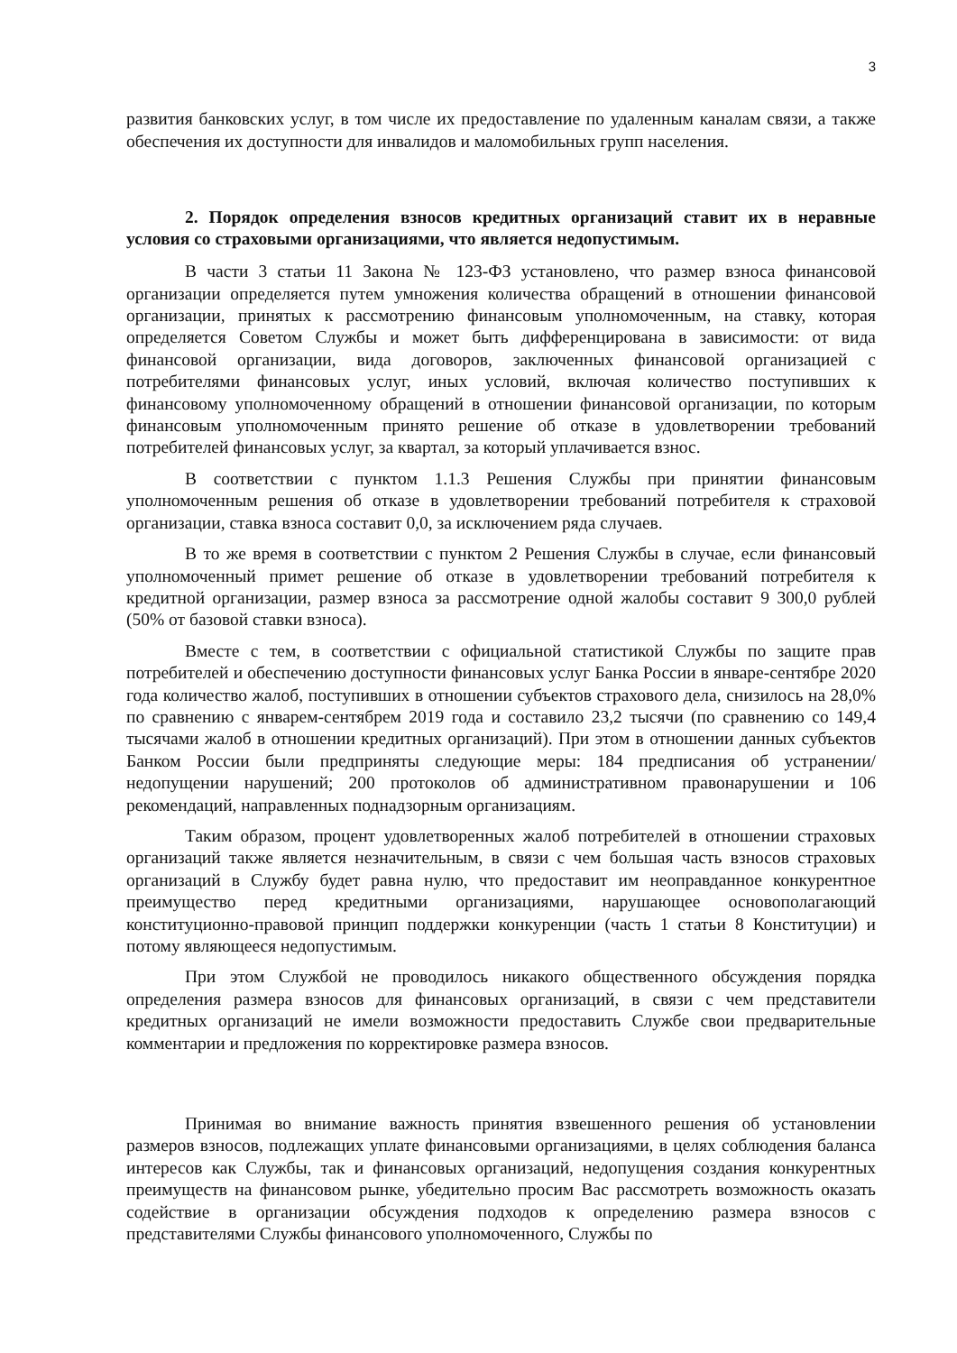3
развития банковских услуг, в том числе их предоставление по удаленным каналам связи, а также обеспечения их доступности для инвалидов и маломобильных групп населения.
2. Порядок определения взносов кредитных организаций ставит их в неравные условия со страховыми организациями, что является недопустимым.
В части 3 статьи 11 Закона № 123-ФЗ установлено, что размер взноса финансовой организации определяется путем умножения количества обращений в отношении финансовой организации, принятых к рассмотрению финансовым уполномоченным, на ставку, которая определяется Советом Службы и может быть дифференцирована в зависимости: от вида финансовой организации, вида договоров, заключенных финансовой организацией с потребителями финансовых услуг, иных условий, включая количество поступивших к финансовому уполномоченному обращений в отношении финансовой организации, по которым финансовым уполномоченным принято решение об отказе в удовлетворении требований потребителей финансовых услуг, за квартал, за который уплачивается взнос.
В соответствии с пунктом 1.1.3 Решения Службы при принятии финансовым уполномоченным решения об отказе в удовлетворении требований потребителя к страховой организации, ставка взноса составит 0,0, за исключением ряда случаев.
В то же время в соответствии с пунктом 2 Решения Службы в случае, если финансовый уполномоченный примет решение об отказе в удовлетворении требований потребителя к кредитной организации, размер взноса за рассмотрение одной жалобы составит 9 300,0 рублей (50% от базовой ставки взноса).
Вместе с тем, в соответствии с официальной статистикой Службы по защите прав потребителей и обеспечению доступности финансовых услуг Банка России в январе-сентябре 2020 года количество жалоб, поступивших в отношении субъектов страхового дела, снизилось на 28,0% по сравнению с январем-сентябрем 2019 года и составило 23,2 тысячи (по сравнению со 149,4 тысячами жалоб в отношении кредитных организаций). При этом в отношении данных субъектов Банком России были предприняты следующие меры: 184 предписания об устранении/недопущении нарушений; 200 протоколов об административном правонарушении и 106 рекомендаций, направленных поднадзорным организациям.
Таким образом, процент удовлетворенных жалоб потребителей в отношении страховых организаций также является незначительным, в связи с чем большая часть взносов страховых организаций в Службу будет равна нулю, что предоставит им неоправданное конкурентное преимущество перед кредитными организациями, нарушающее основополагающий конституционно-правовой принцип поддержки конкуренции (часть 1 статьи 8 Конституции) и потому являющееся недопустимым.
При этом Службой не проводилось никакого общественного обсуждения порядка определения размера взносов для финансовых организаций, в связи с чем представители кредитных организаций не имели возможности предоставить Службе свои предварительные комментарии и предложения по корректировке размера взносов.
Принимая во внимание важность принятия взвешенного решения об установлении размеров взносов, подлежащих уплате финансовыми организациями, в целях соблюдения баланса интересов как Службы, так и финансовых организаций, недопущения создания конкурентных преимуществ на финансовом рынке, убедительно просим Вас рассмотреть возможность оказать содействие в организации обсуждения подходов к определению размера взносов с представителями Службы финансового уполномоченного, Службы по